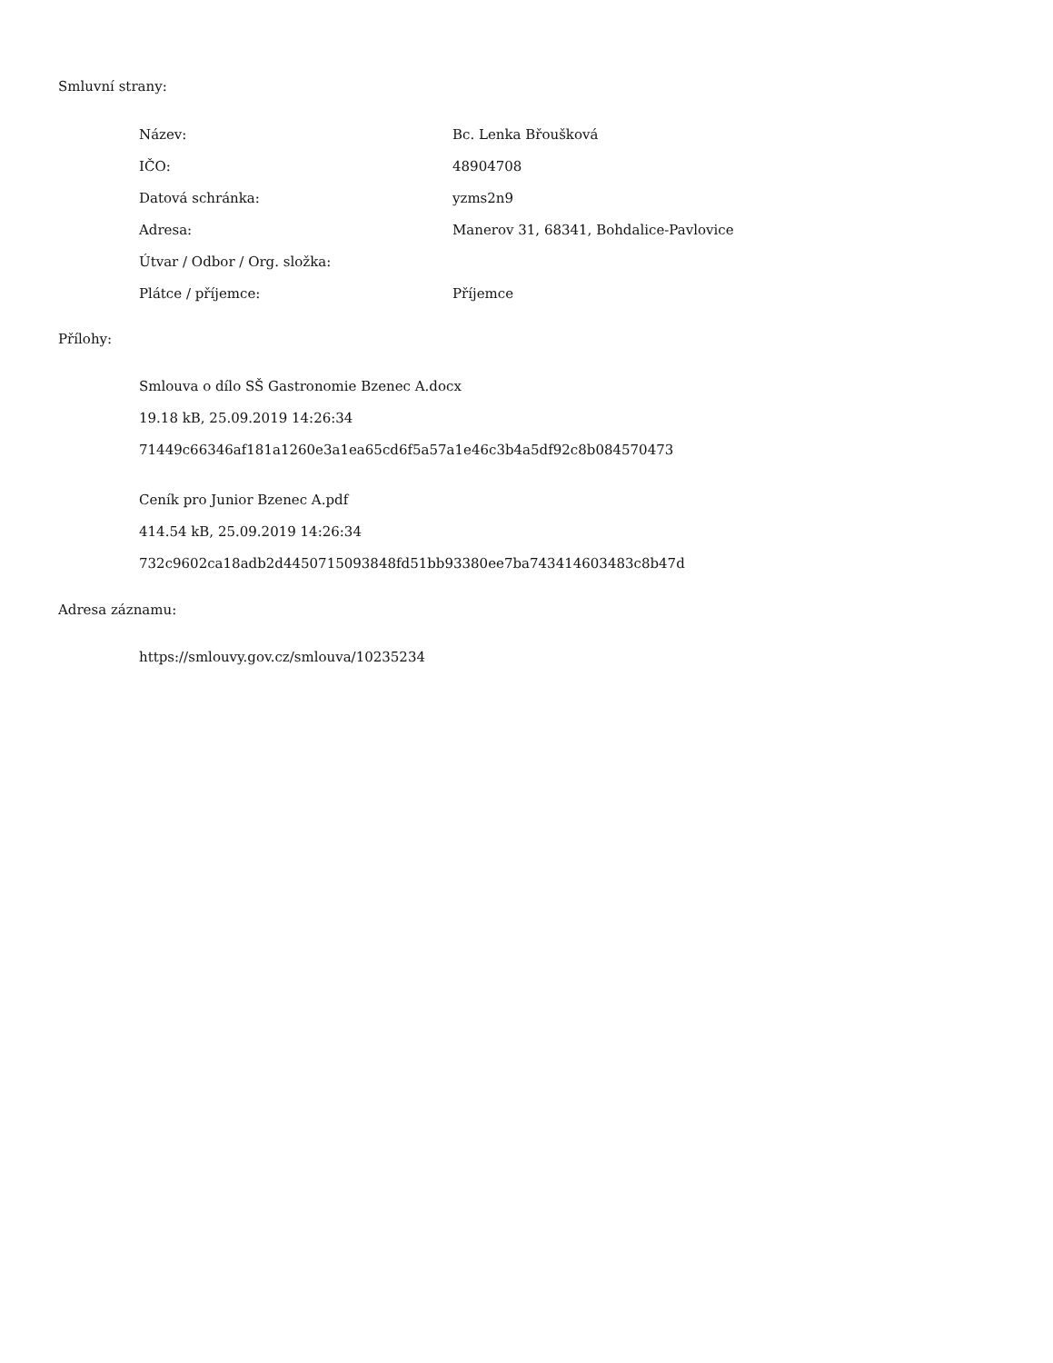Smluvní strany:
| Název: | Bc. Lenka Břoušková |
| IČO: | 48904708 |
| Datová schránka: | yzms2n9 |
| Adresa: | Manerov 31, 68341, Bohdalice-Pavlovice |
| Útvar / Odbor / Org. složka: | |
| Plátce / příjemce: | Příjemce |
Přílohy:
Smlouva o dílo SŠ Gastronomie Bzenec A.docx
19.18 kB, 25.09.2019 14:26:34
71449c66346af181a1260e3a1ea65cd6f5a57a1e46c3b4a5df92c8b084570473
Ceník pro Junior Bzenec A.pdf
414.54 kB, 25.09.2019 14:26:34
732c9602ca18adb2d4450715093848fd51bb93380ee7ba743414603483c8b47d
Adresa záznamu:
https://smlouvy.gov.cz/smlouva/10235234